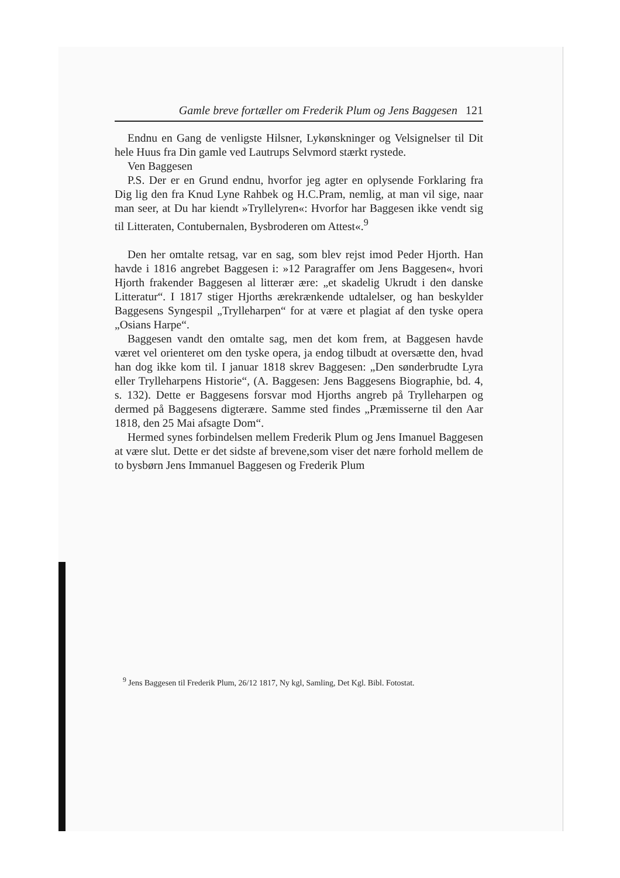Gamle breve fortæller om Frederik Plum og Jens Baggesen 121
Endnu en Gang de venligste Hilsner, Lykønskninger og Velsignelser til Dit hele Huus fra Din gamle ved Lautrups Selvmord stærkt rystede.
Ven Baggesen
P.S. Der er en Grund endnu, hvorfor jeg agter en oplysende Forklaring fra Dig lig den fra Knud Lyne Rahbek og H.C.Pram, nemlig, at man vil sige, naar man seer, at Du har kiendt »Tryllelyren«: Hvorfor har Baggesen ikke vendt sig til Litteraten, Contubernalen, Bysbroderen om Attest«.<sup>9</sup>
Den her omtalte retsag, var en sag, som blev rejst imod Peder Hjorth. Han havde i 1816 angrebet Baggesen i: »12 Paragraffer om Jens Baggesen«, hvori Hjorth frakender Baggesen al litterær ære: „et skadelig Ukrudt i den danske Litteratur“. I 1817 stiger Hjorths ærekrænkende udtalelser, og han beskylder Baggesens Syngespil „Trylleharpen“ for at være et plagiat af den tyske opera „Osians Harpe“.
Baggesen vandt den omtalte sag, men det kom frem, at Baggesen havde været vel orienteret om den tyske opera, ja endog tilbudt at oversætte den, hvad han dog ikke kom til. I januar 1818 skrev Baggesen: „Den sønderbrudte Lyra eller Trylleharpens Historie“, (A. Baggesen: Jens Baggesens Biographie, bd. 4, s. 132). Dette er Baggesens forsvar mod Hjorths angreb på Trylleharpen og dermed på Baggesens digterære. Samme sted findes „Præmisserne til den Aar 1818, den 25 Mai afsagte Dom“.
Hermed synes forbindelsen mellem Frederik Plum og Jens Imanuel Baggesen at være slut. Dette er det sidste af brevene,som viser det nære forhold mellem de to bysbørn Jens Immanuel Baggesen og Frederik Plum
<sup>9</sup> Jens Baggesen til Frederik Plum, 26/12 1817, Ny kgl, Samling, Det Kgl. Bibl. Fotostat.